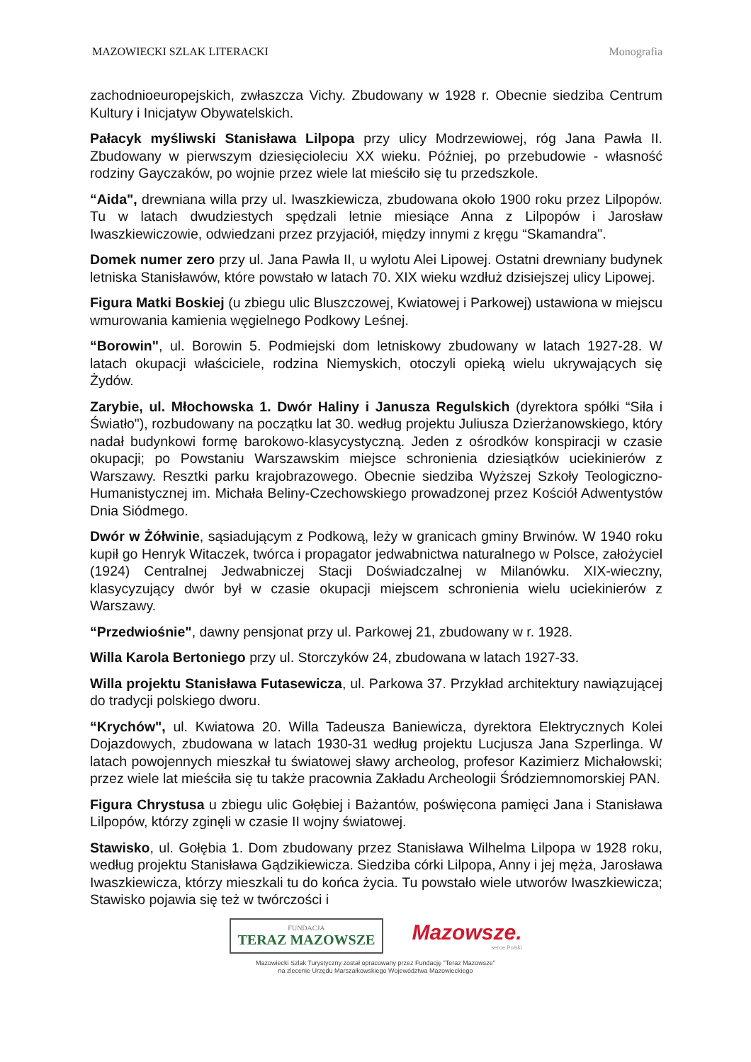MAZOWIECKI SZLAK LITERACKI Monografia
zachodnioeuropejskich, zwłaszcza Vichy. Zbudowany w 1928 r. Obecnie siedziba Centrum Kultury i Inicjatyw Obywatelskich.
Pałacyk myśliwski Stanisława Lilpopa przy ulicy Modrzewiowej, róg Jana Pawła II. Zbudowany w pierwszym dziesięcioleciu XX wieku. Później, po przebudowie - własność rodziny Gayczaków, po wojnie przez wiele lat mieściło się tu przedszkole.
“Aida", drewniana willa przy ul. Iwaszkiewicza, zbudowana około 1900 roku przez Lilpopów. Tu w latach dwudziestych spędzali letnie miesiące Anna z Lilpopów i Jarosław Iwaszkiewiczowie, odwiedzani przez przyjaciół, między innymi z kręgu “Skamandra".
Domek numer zero przy ul. Jana Pawła II, u wylotu Alei Lipowej. Ostatni drewniany budynek letniska Stanisławów, które powstało w latach 70. XIX wieku wzdłuż dzisiejszej ulicy Lipowej.
Figura Matki Boskiej (u zbiegu ulic Bluszczowej, Kwiatowej i Parkowej) ustawiona w miejscu wmurowania kamienia węgielnego Podkowy Leśnej.
“Borowin", ul. Borowin 5. Podmiejski dom letniskowy zbudowany w latach 1927-28. W latach okupacji właściciele, rodzina Niemyskich, otoczyli opieką wielu ukrywających się Żydów.
Zarybie, ul. Młochowska 1. Dwór Haliny i Janusza Regulskich (dyrektora spółki “Siła i Światło"), rozbudowany na początku lat 30. według projektu Juliusza Dzierżanowskiego, który nadał budynkowi formę barokowo-klasycystyczną. Jeden z ośrodków konspiracji w czasie okupacji; po Powstaniu Warszawskim miejsce schronienia dziesiątków uciekinierów z Warszawy. Resztki parku krajobrazowego. Obecnie siedziba Wyższej Szkoły Teologiczno-Humanistycznej im. Michała Beliny-Czechowskiego prowadzonej przez Kościół Adwentystów Dnia Siódmego.
Dwór w Żółwinie, sąsiadującym z Podkową, leży w granicach gminy Brwinów. W 1940 roku kupił go Henryk Witaczek, twórca i propagator jedwabnictwa naturalnego w Polsce, założyciel (1924) Centralnej Jedwabniczej Stacji Doświadczalnej w Milanówku. XIX-wieczny, klasycyzujący dwór był w czasie okupacji miejscem schronienia wielu uciekinierów z Warszawy.
“Przedwiośnie", dawny pensjonat przy ul. Parkowej 21, zbudowany w r. 1928.
Willa Karola Bertoniego przy ul. Storczyków 24, zbudowana w latach 1927-33.
Willa projektu Stanisława Futasewicza, ul. Parkowa 37. Przykład architektury nawiązującej do tradycji polskiego dworu.
“Krychów", ul. Kwiatowa 20. Willa Tadeusza Baniewicza, dyrektora Elektrycznych Kolei Dojazdowych, zbudowana w latach 1930-31 według projektu Lucjusza Jana Szperlinga. W latach powojennych mieszkał tu światowej sławy archeolog, profesor Kazimierz Michałowski; przez wiele lat mieściła się tu także pracownia Zakładu Archeologii Śródziemnomorskiej PAN.
Figura Chrystusa u zbiegu ulic Gołębiej i Bażantów, poświęcona pamięci Jana i Stanisława Lilpopów, którzy zginęli w czasie II wojny światowej.
Stawisko, ul. Gołębia 1. Dom zbudowany przez Stanisława Wilhelma Lilpopa w 1928 roku, według projektu Stanisława Gądzikiewicza. Siedziba córki Lilpopa, Anny i jej męża, Jarosława Iwaszkiewicza, którzy mieszkali tu do końca życia. Tu powstało wiele utworów Iwaszkiewicza; Stawisko pojawia się też w twórczości i
FUNDACJA
TERAZ MAZOWSZE
Mazowsze.
serce Polski
Mazowiecki Szlak Turystyczny został opracowany przez Fundację "Teraz Mazowsze"
na zlecenie Urzędu Marszałkowskiego Województwa Mazowieckiego